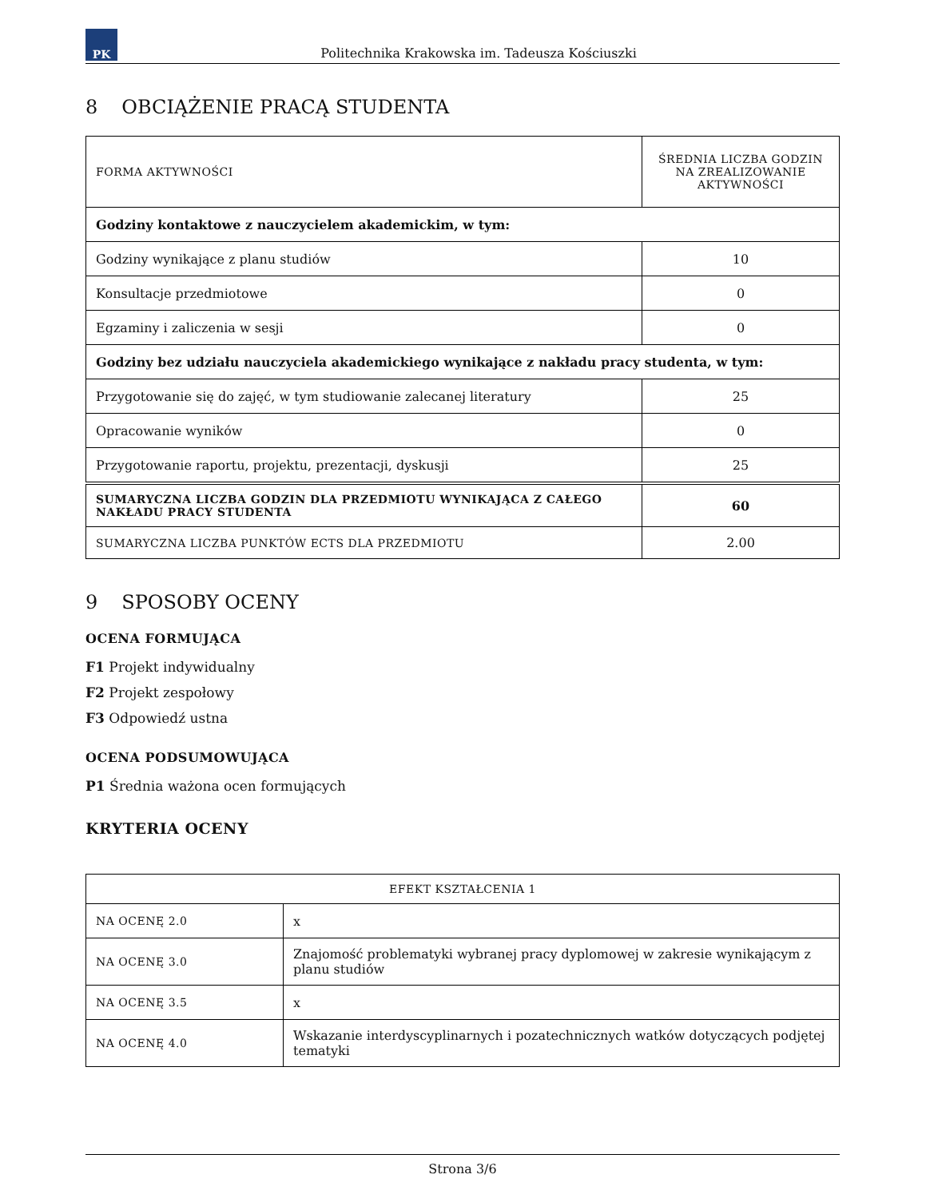PK
Politechnika Krakowska im. Tadeusza Kościuszki
8 OBCIĄŻENIE PRACĄ STUDENTA
| FORMA AKTYWNOŚCI | ŚREDNIA LICZBA GODZIN NA ZREALIZOWANIE AKTYWNOŚCI |
| --- | --- |
| Godziny kontaktowe z nauczycielem akademickim, w tym: | |
| Godziny wynikające z planu studiów | 10 |
| Konsultacje przedmiotowe | 0 |
| Egzaminy i zaliczenia w sesji | 0 |
| Godziny bez udziału nauczyciela akademickiego wynikające z nakładu pracy studenta, w tym: | |
| Przygotowanie się do zajęć, w tym studiowanie zalecanej literatury | 25 |
| Opracowanie wyników | 0 |
| Przygotowanie raportu, projektu, prezentacji, dyskusji | 25 |
| SUMARYCZNA LICZBA GODZIN DLA PRZEDMIOTU WYNIKAJĄCA Z CAŁEGO NAKŁADU PRACY STUDENTA | 60 |
| SUMARYCZNA LICZBA PUNKTÓW ECTS DLA PRZEDMIOTU | 2.00 |
9 SPOSOBY OCENY
OCENA FORMUJĄCA
F1 Projekt indywidualny
F2 Projekt zespołowy
F3 Odpowiedź ustna
OCENA PODSUMOWUJĄCA
P1 Średnia ważona ocen formujących
KRYTERIA OCENY
| EFEKT KSZTAŁCENIA 1 | |
| --- | --- |
| NA OCENĘ 2.0 | x |
| NA OCENĘ 3.0 | Znajomość problematyki wybranej pracy dyplomowej w zakresie wynikającym z planu studiów |
| NA OCENĘ 3.5 | x |
| NA OCENĘ 4.0 | Wskazanie interdyscyplinarnych i pozatechnicznych watków dotyczących podjętej tematyki |
Strona 3/6